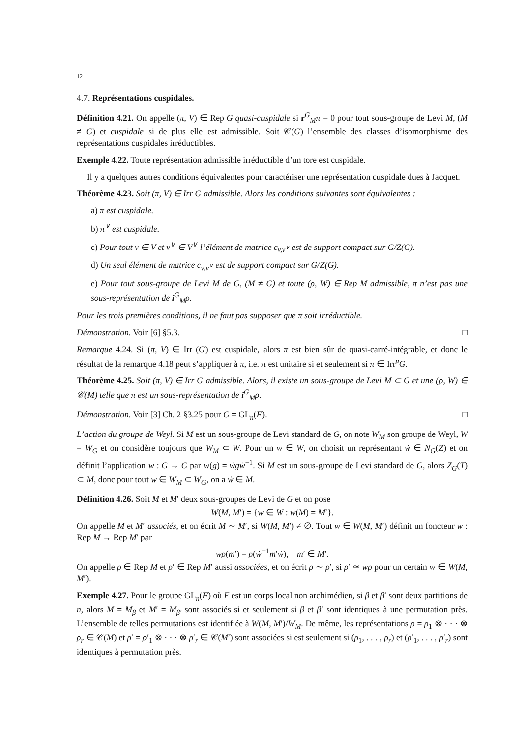12
4.7. Représentations cuspidales.
Définition 4.21. On appelle (π, V) ∈ Rep G quasi-cuspidale si r<sup>G</sup><sub>M</sub>π = 0 pour tout sous-groupe de Levi M, (M ≠ G) et cuspidale si de plus elle est admissible. Soit 𝒞(G) l’ensemble des classes d’isomorphisme des représentations cuspidales irréductibles.
Exemple 4.22. Toute représentation admissible irréductible d’un tore est cuspidale.
Il y a quelques autres conditions équivalentes pour caractériser une représentation cuspidale dues à Jacquet.
Théorème 4.23. Soit (π, V) ∈ Irr G admissible. Alors les conditions suivantes sont équivalentes :
a) π est cuspidale.
b) π<sup>∨</sup> est cuspidale.
c) Pour tout v ∈ V et v<sup>∨</sup> ∈ V<sup>∨</sup> l’élément de matrice c<sub>v,v<sup>∨</sup></sub> est de support compact sur G/Z(G).
d) Un seul élément de matrice c<sub>v,v<sup>∨</sup></sub> est de support compact sur G/Z(G).
e) Pour tout sous-groupe de Levi M de G, (M ≠ G) et toute (ρ, W) ∈ Rep M admissible, π n’est pas une sous-représentation de i<sup>G</sup><sub>M</sub>ρ.
Pour les trois premières conditions, il ne faut pas supposer que π soit irréductible.
Démonstration. Voir [6] §5.3. □
Remarque 4.24. Si (π, V) ∈ Irr (G) est cuspidale, alors π est bien sûr de quasi-carré-intégrable, et donc le résultat de la remarque 4.18 peut s’appliquer à π, i.e. π est unitaire si et seulement si π ∈ Irr<sup>u</sup>G.
Théorème 4.25. Soit (π, V) ∈ Irr G admissible. Alors, il existe un sous-groupe de Levi M ⊂ G et une (ρ, W) ∈ 𝒞(M) telle que π est un sous-représentation de i<sup>G</sup><sub>M</sub>ρ.
Démonstration. Voir [3] Ch. 2 §3.25 pour G = GL<sub>n</sub>(F). □
L’action du groupe de Weyl. Si M est un sous-groupe de Levi standard de G, on note W<sub>M</sub> son groupe de Weyl, W = W<sub>G</sub> et on considère toujours que W<sub>M</sub> ⊂ W. Pour un w ∈ W, on choisit un représentant ẇ ∈ N<sub>G</sub>(Z) et on définit l’application w : G → G par w(g) = ẇgẇ<sup>−1</sup>. Si M est un sous-groupe de Levi standard de G, alors Z<sub>G</sub>(T) ⊂ M, donc pour tout w ∈ W<sub>M</sub> ⊂ W<sub>G</sub>, on a ẇ ∈ M.
Définition 4.26. Soit M et M′ deux sous-groupes de Levi de G et on pose
W(M, M′) = {w ∈ W : w(M) = M′}.
On appelle M et M′ associés, et on écrit M ∼ M′, si W(M, M′) ≠ ∅. Tout w ∈ W(M, M′) définit un foncteur w : Rep M → Rep M′ par
wρ(m′) = ρ(ẇ<sup>−1</sup>m′ẇ), m′ ∈ M′.
On appelle ρ ∈ Rep M et ρ′ ∈ Rep M′ aussi associées, et on écrit ρ ∼ ρ′, si ρ′ ≃ wρ pour un certain w ∈ W(M, M′).
Exemple 4.27. Pour le groupe GL<sub>n</sub>(F) où F est un corps local non archimédien, si β et β′ sont deux partitions de n, alors M = M<sub>β</sub> et M′ = M<sub>β′</sub> sont associés si et seulement si β et β′ sont identiques à une permutation près. L’ensemble de telles permutations est identifiée à W(M, M′)/W<sub>M</sub>. De même, les représentations ρ = ρ<sub>1</sub> ⊗ · · · ⊗ ρ<sub>r</sub> ∈ 𝒞(M) et ρ′ = ρ′<sub>1</sub> ⊗ · · · ⊗ ρ′<sub>r</sub> ∈ 𝒞(M′) sont associées si est seulement si (ρ<sub>1</sub>, . . . , ρ<sub>r</sub>) et (ρ′<sub>1</sub>, . . . , ρ′<sub>r</sub>) sont identiques à permutation près.